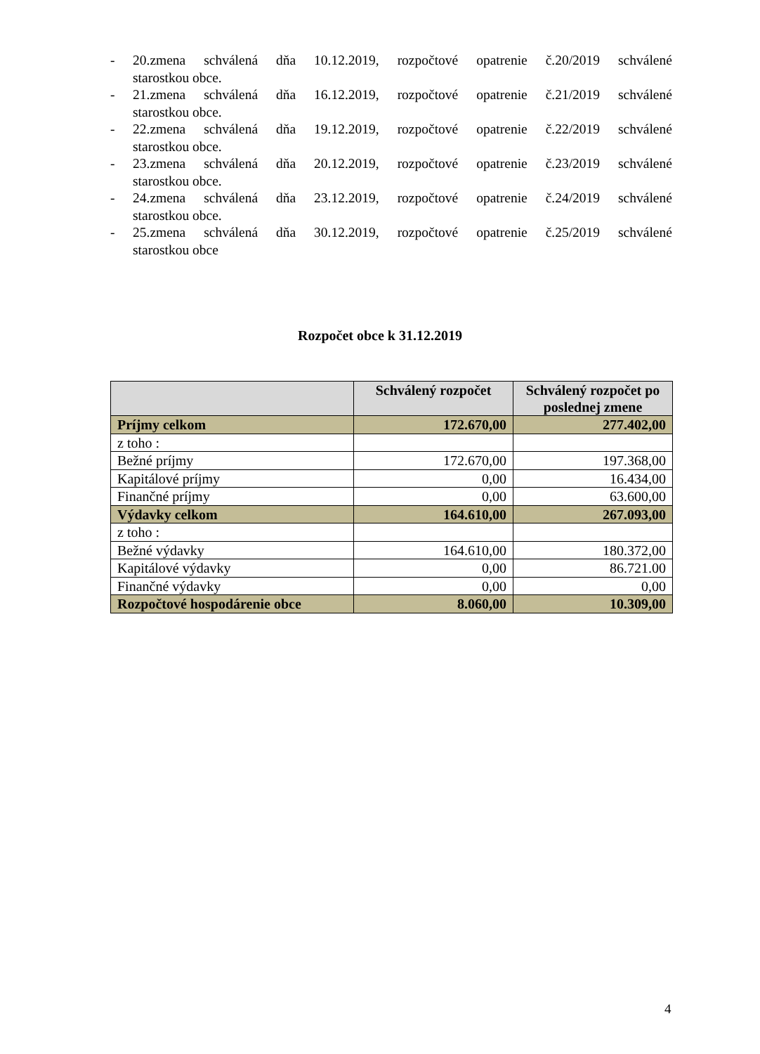- 20.zmena schválená dňa 10.12.2019, rozpočtové opatrenie č.20/2019 schválené
starostkou obce.
- 21.zmena schválená dňa 16.12.2019, rozpočtové opatrenie č.21/2019 schválené
starostkou obce.
- 22.zmena schválená dňa 19.12.2019, rozpočtové opatrenie č.22/2019 schválené
starostkou obce.
- 23.zmena schválená dňa 20.12.2019, rozpočtové opatrenie č.23/2019 schválené
starostkou obce.
- 24.zmena schválená dňa 23.12.2019, rozpočtové opatrenie č.24/2019 schválené
starostkou obce.
- 25.zmena schválená dňa 30.12.2019, rozpočtové opatrenie č.25/2019 schválené
starostkou obce
Rozpočet obce k 31.12.2019
| | Schválený rozpočet | Schválený rozpočet po poslednej zmene |
| --- | --- | --- |
| Príjmy celkom | 172.670,00 | 277.402,00 |
| z toho : | | |
| Bežné príjmy | 172.670,00 | 197.368,00 |
| Kapitálové príjmy | 0,00 | 16.434,00 |
| Finančné príjmy | 0,00 | 63.600,00 |
| Výdavky celkom | 164.610,00 | 267.093,00 |
| z toho : | | |
| Bežné výdavky | 164.610,00 | 180.372,00 |
| Kapitálové výdavky | 0,00 | 86.721.00 |
| Finančné výdavky | 0,00 | 0,00 |
| Rozpočtové hospodárenie obce | 8.060,00 | 10.309,00 |
4